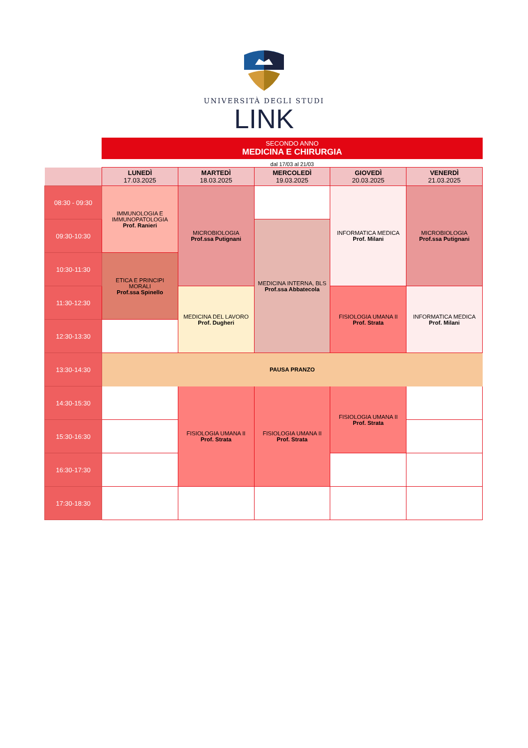UNIVERSITÀ DEGLI STUDI
LINK
SECONDO ANNO
MEDICINA E CHIRURGIA
dal 17/03 al 21/03
| | LUNEDÌ 17.03.2025 | MARTEDÌ 18.03.2025 | MERCOLEDÌ 19.03.2025 | GIOVEDÌ 20.03.2025 | VENERDÌ 21.03.2025 |
| --- | --- | --- | --- | --- | --- |
| 08:30 - 09:30 | IMMUNOLOGIA E IMMUNOPATOLOGIA Prof. Ranieri | MICROBIOLOGIA Prof.ssa Putignani | | INFORMATICA MEDICA Prof. Milani | MICROBIOLOGIA Prof.ssa Putignani |
| 09:30-10:30 | | | MEDICINA INTERNA, BLS Prof.ssa Abbatecola | | |
| 10:30-11:30 | ETICA E PRINCIPI MORALI Prof.ssa Spinello | | | | |
| 11:30-12:30 | | MEDICINA DEL LAVORO Prof. Dugheri | | FISIOLOGIA UMANA II Prof. Strata | INFORMATICA MEDICA Prof. Milani |
| 12:30-13:30 | | | | | |
| 13:30-14:30 | PAUSA PRANZO | | | | |
| 14:30-15:30 | | FISIOLOGIA UMANA II Prof. Strata | FISIOLOGIA UMANA II Prof. Strata | FISIOLOGIA UMANA II Prof. Strata | |
| 15:30-16:30 | | | | | |
| 16:30-17:30 | | | | | |
| 17:30-18:30 | | | | | |